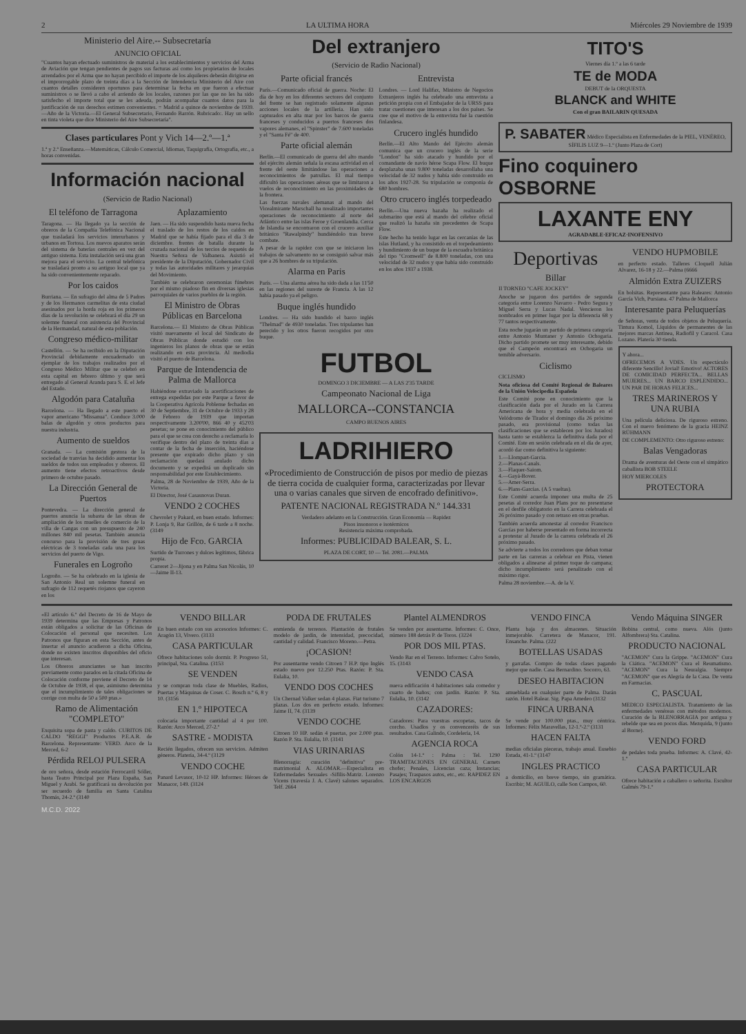2 LA ULTIMA HORA Miércoles 29 Noviembre de 1939
Ministerio del Aire.-- Subsecretaría
ANUNCIO OFICIAL
"Cuantos hayan efectuado suministros de material a los establecimientos y servicios del Arma de Aviación que tengan pendientes de pagos sus facturas así como los propietarios de locales arrendados por el Arma que no hayan percibido el importe de los alquileres deberán dirigirse en el improrrogable plazo de treinta días a la Sección de Intendencia Ministerio del Aire con cuantos detalles consideren oportunos para determinar la fecha en que fueron a efectuar suministros o se llevó a cabo el arriendo de los locales, razones por las que no les ha sido satisfecho el importe total que se les adeuda, podrán acompañar cuantos datos para la justificación de sus derechos estimen convenientes. = Madrid a quince de noviembre de 1939.—Año de la Victoria.—El General Subsecretario, Fernando Barrón. Rubricado:. Hay un sello en tinta violeta que dice Ministerio del Aire Subsecretaría".
Clases particulares Pont y Vich 14—2.º—1.ª
1.ª y 2.ª Enseñanza.—Matemáticas, Cálculo Comercial, Idiomas, Taquigrafía, Ortografía, etc., a horas convenidas.
Información nacional
(Servicio de Radio Nacional)
El teléfono de Tarragona
Taragona. — Ha llegado ya la sección de obreros de la Compañía Telefónica Nacional que trasladará los servicios interurbanos y urbanos en Tortosa. Los nuevos aparatos serán del sistema de baterías centrales en vez del antiguo sistema. Esta instalación será una gran mejora para el servicio. La central telefónica se trasladará pronto a su antiguo local que ya ha sido convenientemente reparado.
Por los caidos
Burriana. — En sufragio del alma de 5 Padres y de los Hermanos carmelitas de esta ciudad asesinados por la horda roja en los primeros días de la revolución se celebrará el día 29 un solemne funeral con asistencia del Provincial de la Hermandad, natural de esta población.
Congreso médico-militar
Castellón. — Se ha recibido en la Diputación Provincial debidamente encuadernado un ejemplar de los trabajos realizados por el Congreso Médico Militar que se celebró en esta capital en febrero último y que será entregado al General Aranda para S. E. el Jefe del Estado.
Algodón para Cataluña
Barcelona. — Ha llegado a este puerto el vapor americano "Missanua". Conduce 3.000 balas de algodón y otros productos para nuestra industria.
Aumento de sueldos
Granada. — La comisión gestora de la sociedad de tranvias ha decidido aumentar los sueldos de todos sus empleados y obreros. El aumento tiene efectos retroactivos desde primero de octubre pasado.
La Dirección General de Puertos
Pontevedra. — La dirección general de puertos anuncia la subasta de las obras de ampliación de los muelles de comercio de la villa de Cangas con un presupuesto de 240 millones 840 mil pesetas. También anuncia concurso para la provisión de tres gruas eléctricas de 3 toneladas cada una para los servicios del puerto de Vigo.
Funerales en Logroño
Logroño. — Se ha celebrado en la iglesia de San Antonio Real un solemne funeral en sufragio de 112 requetés riojanos que cayeron en los
Aplazamiento
Jaen. — Ha sido suspendido hasta nueva fecha el traslado de los restos de los caidos en Madrid que se había fijado para el día 3 de diciembre. frentes de batalla durante la cruzada nacional de los tercios de requetés de Nuestra Señora de Valbanera. Asistió el presidente de la Diputación, Gobernador Civil y todas las autoridades militares y jerarquías del Movimiento.
También se celebraron ceremonias fúnebres por el mismo piadoso fin en diversas iglesias parroquiales de varios pueblos de la región.
El Ministro de Obras Públicas en Barcelona
Barcelona.— El Ministro de Obras Públicas visitó nuevamente el local del Sindicato de Obras Públicas donde estudió con los ingenieros los planos de obras que se están realizando en esta provincia. Al mediodía visitó el puerto de Barcelona.
Parque de Intendencia de Palma de Mallorca
Habiéndose extraviado la acertificaciones de entrega expedidas por este Parque a favor de la Cooperativa Agrícola Poblense fechadas en 30 de Septiembre, 31 de Octubre de 1933 y 28 de Febrero de 1939 que importan respectivamente 3.200'00, 866 40 y 452'03 pesetas; se pone en conocimiento del público para el que se crea con derecho a reclamarla lo verifique dentro del plazo de treinta días a contar de la fecha de inserción, haciéndose presente que expirado dicho plazo y sin reclamación quedará anulado dicho documento y se expedirá un duplicado sin responsabilidad por este Establecimiento.
Palma, 28 de Noviembre de 1939, Año de la Victoria.
El Director, José Casasnovas Duran.
VENDO 2 COCHES
Chevrolet y Pakard, en buen estado. Informes: P. Lonja 9, Bar Grillón, de 6 tarde a 8 noche. (3149
Hijo de Fco. GARCIA
Surtido de Turrones y dulces legítimos, fábrica propia.
Carreret 2—Jijona y en Palma San Nicolás, 10—Jaime II-13.
Del extranjero
(Servicio de Radio Nacional)
Parte oficial francés
París.—Comunicado oficial de guerra. Noche: El día de hoy en los diferentes sectores del conjunto del frente se han registrado solamente algunas acciones locales de la artillería. Han sido capturados en alta mar por los barcos de guerra franceses y conducidos a puertos franceses dos vapores alemanes, el "Spinster" de 7.600 toneladas y el "Santa Fé" de 400.
Parte oficial alemán
Berlín.—El comunicado de guerra del alto mando del ejército alemán señala la escasa actividad en el frente del oeste limitándose las operaciones a reconocimientos de patrullas. El mal tiempo dificultó las operaciones aéreas que se limitaron a vuelos de reconocimiento en las proximidades de la frontera.
Las fuerzas navales alemanas al mando del Vicealmirante Marschall ha nrealizado importantes operaciones de reconocimiento al norte del Atlántico entre las islas Feroe y Groenlandia. Cerca de Islandia se encontraron con el crucero auxiliar británico "Rawalpindy" hundiéndolo tras breve combate.
A pesar de la rapidez con que se iniciaron los trabajos de salvamento no se consiguió salvar más que a 26 hombres de su tripulación.
Alarma en Paris
París. — Una alarma aérea ha sido dada a las 11'50 en las regiones del sureste de Francia. A las 12 había pasado ya el peligro.
Buque inglés hundido
Londres. — Ha sido hundido el barco inglés "Thelmad" de 4930 toneladas. Tres tripulantes han perecido y los otros fueron recogidos por otro buque.
Entrevista
Londres. — Lord Halifax, Ministro de Negocios Extranjeros inglés ha celebrado una entrevista a petición propia con el Embajador de la URSS para tratar cuestiones que interesan a los dos países. Se cree que el motivo de la entrevista fué la cuestión finlandesa.
Crucero inglés hundido
Berlín.—El Alto Mando del Ejército alemán comunica que un crucero inglés de la serie "London" ha sido atacado y hundido por el comandante de navío héroe Scapa Flow. El buque desplazaba unas 9.800 toneladas desarrollaba una velocidad de 32 nudos y había sido construido en los años 1927-28. Su tripulación se componía de 680 hombres.
Otro crucero inglés torpedeado
Berlín.—Una nueva hazaña ha realizado el submarino que está al mando del célebre oficial que realizó la hazaña sin precedentes de Scapa Flow.
Este hecho ha tenido lugar en las cercanías de las islas Hutland, y ha consistido en el torpedeamiento y hundimiento de un buque de la escuadra británica del tipo "Cromwell" de 8.800 toneladas, con una velocidad de 32 nudos y que había sido construido en los años 1937 a 1938.
FUTBOL
DOMINGO 3 DICIEMBRE — A LAS 2'35 TARDE
Campeonato Nacional de Liga
MALLORCA--CONSTANCIA
CAMPO BUENOS AIRES
LADRIHIERO
«Procedimiento de Construcción de pisos por medio de piezas de tierra cocida de cualquier forma, caracterizadas por llevar una o varias canales que sirven de encofrado definitivo».
PATENTE NACIONAL REGISTRADA N.º 144.331
Verdadero adelanto en la Construcción. Gran Economía — Rapidez
Pisos insonoros e isotérmicos
Resistencia máxima comprobada.
Informes: PUBLICIDAD BALEAR, S. L.
PLAZA DE CORT, 10 — Tel. 2081.—PALMA
TITO'S
Viernes día 1.º a las 6 tarde
TE de MODA
DEBUT de la ORQUESTA
BLANCK and WHITE
Con el gran BAILARIN QUESADA
P. SABATER Médico Especialista en Enfermedades de la PIEL, VENÉREO, SÍFILIS LUZ 9—1.º (Junto Plaza de Cort)
Fino coquinero OSBORNE
LAXANTE ENY
AGRADABLE·EFICAZ·INOFENSIVO
Deportivas
Billar
II TORNEO "CAFE JOCKEY"
Anoche se jugaron dos partidos de segunda categoría entre Lorenzo Navarro - Pedro Segura y Miguel Serra y Lucas Nadal. Vencieron los nombrados en primer lugar por la diferencia 68 y 77 tantos respectivamente.
Esta noche jugarán un partido de primera categoría entre Antonio Muntaner y Antonio Ochogaria. Dicho partido promete ser muy interesante, debido que el Campeón encontrará en Ochogaria un temible adversario.
Ciclismo
CICLISMO
Nota oficiosa del Comité Regional de Baleares de la Unión Velocipedia Española
Este Comité pone en conocimiento que la clasificación dada por el Jurado en la Carrera Americana de hora y media celebrada en el Velódromo de Tirador el domingo día 26 próximo pasado, era provisional (como todas las clasificaciones que se establecen por los Jurados) hasta tanto se establezca la definitiva dada por el Comité. Este en sesión celebrada en el día de ayer, acordó dar como definitiva la siguiente:
1.—Llompart-Garcia.
2.—Planas-Canals.
3.—Flaquer-Saiom.
4.—Gayá-Bover.
5.—Amer-Serra.
6.—Plans-Garcías. (A 5 vueltas).
Este Comité acuerda imponer una multa de 25 pesetas al corredor Juan Plans por no presentarse en el desfile obligatorio en la Carrera celebrada el 26 próximo pasado y con retraso en otras pruebas.
También acuerda amonestar al corredor Francisco Garcías por haberse presentado en forma incorrecta a protestar al Jurado de la carrera celebrada el 26 próximo pasado.
Se advierte a todos los corredores que deban tomar parte en las carreras a celebrar en Pista, vienen obligados a alinearse al primer toque de campana; dicho incumplimiento será penalizado con el máximo rigor.
Palma 28 noviembre.—A. de la V.
VENDO HUPMOBILE
en perfecto estado. Talleres Cloquell Julián Alvarez, 16-18 y 22.—Palma (6666
Almidón Extra ZUIZERS
En bolsitas. Representante para Baleares: Antonio García Vich, Pursiana. 47 Palma de Mallorca
Interesante para Peluquerías
de Señoras, venta de todos objetos de Peluquería. Tintura Komol, Líquidos de permanentes de las mejores marcas Antinea, Radiofil y Caracol. Casa Lozano. Platería 30 tienda.
Y ahora...
OFRECEMOS A VDES. Un espectáculo diferente Sencillo! Jovial! Emotivo! ACTORES DE COMICIDAD PERFECTA... BELLAS MUJERES... UN BARCO ESPLENDIDO... UN PAR DE HORAS FELICES...
TRES MARINEROS Y UNA RUBIA
Una película deliciosa. De riguroso estreno. Con el nuevo fenómeno de la gracia HEINZ RÜHMANN
DE COMPLEMENTO: Otro riguroso estreno:
Balas Vengadoras
Drama de aventuras del Oeste con el simpático caballista BOB STEELE
HOY MIERCOLES
PROTECTORA
«El artículo 6.º del Decreto de 16 de Mayo de 1939 determina que las Empresas y Patronos están obligados a solicitar de las Oficinas de Colocación el personal que necesiten. Los Patronos que figuran en esta Sección, antes de insertar el anuncio acudieron a dicha Oficina, donde no existen inscritos disponibles del oficio que interesan.
Los Obreros anunciantes se han inscrito previamente como parados en la citada Oficina de Colocación conforme previene el Decreto de 14 de Octubre de 1938, el que, asimismo determina que el incumplimiento de tales obligaciones se corrige con multa de 50 a 500 ptas.»
Ramo de Alimentación "COMPLETO"
Exquisita sopa de pasta y caldo. CUBITOS DE CALDO "REGGI" Productos P.E.A.R. de Barcelona. Representante: VERD. Arco de la Merced, 6-2
Pérdida RELOJ PULSERA
de oro señora, desde estación Ferrocarril Sóller, hasta Teatro Principal por Plaza España, San Miguel y Arabí. Se gratificará su devolución por ser recuerdo de familia en Santa Catalina Thomás, 24-2.º (3140
VENDO BILLAR
En buen estado con sus accesorios Informes: C. Aragón 13, Vivero. (3133
CASA PARTICULAR
Ofrece habitaciones solo dormir. P. Progreso 51, principal, Sta. Catalina. (3153
SE VENDEN
y se compran toda clase de Muebles, Radios, Puertas y Máquinas de Coser. C. Bosch n.º 6, 8 y 10. (3156
EN 1.º HIPOTECA
colocaría importante cantidad al 4 por 100. Razón: Arco Merced, 27-2.º
SASTRE - MODISTA
Recién llegados, ofrecen sus servicios. Admiten géneros. Platería, 34-4.º (3129
VENDO COCHE
Panard Levasor, 10-12 HP. Informes: Héroes de Manacor, 149. (3124
PODA DE FRUTALES
enmienda de terrenos. Plantación de frutales modelo de jardín, de intensidad, precocidad, cantidad y calidad. Francisco Moreno.—Petra.
¡OCASION!
Por ausentarme vendo Citroen 7 H.P. tipo Inglés estado nuevo por 12.250 Ptas. Razón: P. Sta. Eulalia, 10.
VENDO DOS COCHES
Un Chernad Valker sedan 4 plazas. Fiat turismo 7 plazas. Los dos en perfecto estado. Informes: Jaime II, 74. (3139
VENDO COCHE
Citroen 10 HP. sedán 4 puertas, por 2.000 ptas. Razón P. Sta. Eulalia, 10. (3141
VIAS URINARIAS
Blenorragia: curación "definitiva" pre-matrimonial A. ALOMAR.—Especialista en Enfermedades Sexuales -Sífilis-Matriz. Lorenzo Vicens (travesía J. A. Clavé) salones separados. Telf. 2664
Plantel ALMENDROS
Se venden por ausentarme. Informes: C. Once, número 188 detrás P. de Toros. (3224
POR DOS MIL PTAS.
Vendo Bar en el Terreno. Informes: Calvo Sotelo, 15. (3143
VENDO CASA
nueva edificación 4 habitaciones sala comedor y cuarto de baños; con jardín. Razón: P. Sta. Eulalia, 10. (3142
CAZADORES:
Cazadores: Para vuestras escopetas, tacos de corcho. Usadlos y os convenceréis de sus resultados. Casa Galindo, Cordelería, 14.
AGENCIA ROCA
Colón 14-1.º : Palma : Tel. 1290 TRAMITACIONES EN GENERAL Carnets chofer; Penales, Licencias caza; Instancias; Pasajes; Traspasos autos, etc., etc. RAPIDEZ EN LOS ENCARGOS
VENDO FINCA
Planta baja y dos almacenes. Situación inmejorable. Carretera de Manacor, 191. Ensanche. Palma. (222
BOTELLAS USADAS
y garrafas. Compro de todas clases pagando mejor que nadie. Casa Bernardino. Socorro, 63.
DESEO HABITACION
amueblada en cualquier parte de Palma. Darán razón. Hotel Balear. Sig. Papa Amedeo (3132
FINCA URBANA
Se vende por 100.000 ptas., muy céntrica. Informes: Félix Maravellas, 12-1.º-2.º (3131
HACEN FALTA
medias oficialas pieceras, trabajo anual. Eusebio Estada, 41-1.º (3147
INGLES PRACTICO
a domicilio, en breve tiempo, sin gramática. Escribir; M. AGUILO, calle Son Campos, 60.
Vendo Máquina SINGER
Bobina central, como nueva. Alós (junto Alfombrera) Sta. Catalina.
PRODUCTO NACIONAL
"ACEMON" Cura la Grippe. "ACEMON" Cura la Ciática. "ACEMON" Cura el Reumatismo. "ACEMON" Cura la Neuralgia. Siempre "ACEMON" que es Alegría de la Casa. De venta en Farmacias.
C. PASCUAL
MEDICO ESPECIALISTA. Tratamiento de las enfermedades venéreas con métodos modernos. Curación de la BLENORRAGIA por antigua y rebelde que sea en pocos días. Mezquida, 9 (junto al Borne).
VENDO FORD
de pedales toda prueba. Informes: A. Clavé, 42-1.º
CASA PARTICULAR
Ofrece habitación a caballero o señorita. Escultor Galmés 79-1.º
M.C.D. 2022